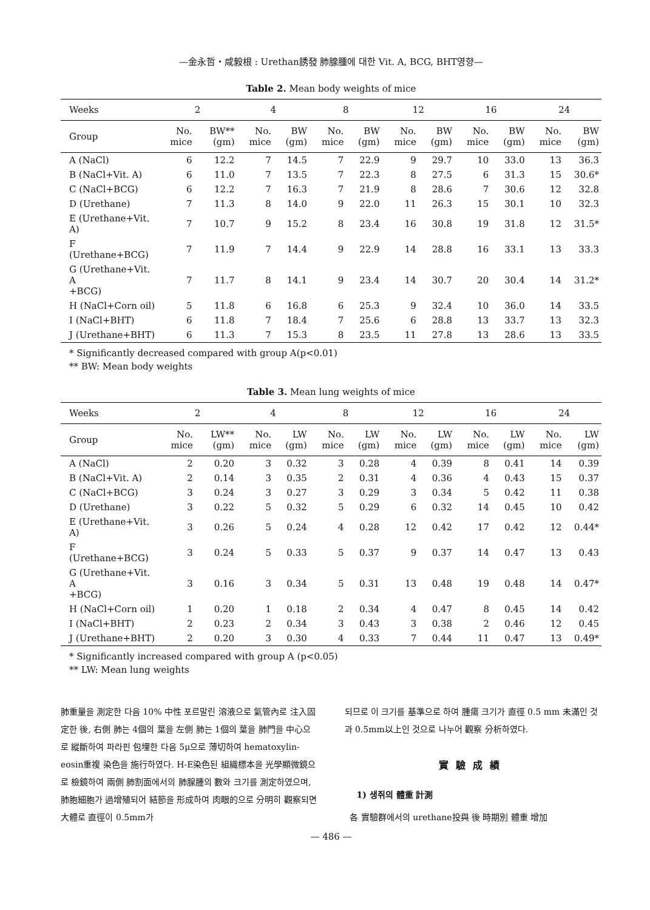—金永哲・咸毅根 : Urethan誘發 肺腺腫에 대한 Vit. A, BCG, BHT영향—
Table 2. Mean body weights of mice
| Weeks | 2 | | 4 | | 8 | | 12 | | 16 | | 24 | |
| --- | --- | --- | --- | --- | --- | --- | --- | --- | --- | --- | --- | --- |
| Group | No. mice | BW** (gm) | No. mice | BW (gm) | No. mice | BW (gm) | No. mice | BW (gm) | No. mice | BW (gm) | No. mice | BW (gm) |
| A (NaCl) | 6 | 12.2 | 7 | 14.5 | 7 | 22.9 | 9 | 29.7 | 10 | 33.0 | 13 | 36.3 |
| B (NaCl+Vit. A) | 6 | 11.0 | 7 | 13.5 | 7 | 22.3 | 8 | 27.5 | 6 | 31.3 | 15 | 30.6* |
| C (NaCl+BCG) | 6 | 12.2 | 7 | 16.3 | 7 | 21.9 | 8 | 28.6 | 7 | 30.6 | 12 | 32.8 |
| D (Urethane) | 7 | 11.3 | 8 | 14.0 | 9 | 22.0 | 11 | 26.3 | 15 | 30.1 | 10 | 32.3 |
| E (Urethane+Vit. A) | 7 | 10.7 | 9 | 15.2 | 8 | 23.4 | 16 | 30.8 | 19 | 31.8 | 12 | 31.5* |
| F (Urethane+BCG) | 7 | 11.9 | 7 | 14.4 | 9 | 22.9 | 14 | 28.8 | 16 | 33.1 | 13 | 33.3 |
| G (Urethane+Vit. A +BCG) | 7 | 11.7 | 8 | 14.1 | 9 | 23.4 | 14 | 30.7 | 20 | 30.4 | 14 | 31.2* |
| H (NaCl+Corn oil) | 5 | 11.8 | 6 | 16.8 | 6 | 25.3 | 9 | 32.4 | 10 | 36.0 | 14 | 33.5 |
| I (NaCl+BHT) | 6 | 11.8 | 7 | 18.4 | 7 | 25.6 | 6 | 28.8 | 13 | 33.7 | 13 | 32.3 |
| J (Urethane+BHT) | 6 | 11.3 | 7 | 15.3 | 8 | 23.5 | 11 | 27.8 | 13 | 28.6 | 13 | 33.5 |
* Significantly decreased compared with group A(p<0.01)
** BW: Mean body weights
Table 3. Mean lung weights of mice
| Weeks | 2 | | 4 | | 8 | | 12 | | 16 | | 24 | |
| --- | --- | --- | --- | --- | --- | --- | --- | --- | --- | --- | --- | --- |
| Group | No. mice | LW** (gm) | No. mice | LW (gm) | No. mice | LW (gm) | No. mice | LW (gm) | No. mice | LW (gm) | No. mice | LW (gm) |
| A (NaCl) | 2 | 0.20 | 3 | 0.32 | 3 | 0.28 | 4 | 0.39 | 8 | 0.41 | 14 | 0.39 |
| B (NaCl+Vit. A) | 2 | 0.14 | 3 | 0.35 | 2 | 0.31 | 4 | 0.36 | 4 | 0.43 | 15 | 0.37 |
| C (NaCl+BCG) | 3 | 0.24 | 3 | 0.27 | 3 | 0.29 | 3 | 0.34 | 5 | 0.42 | 11 | 0.38 |
| D (Urethane) | 3 | 0.22 | 5 | 0.32 | 5 | 0.29 | 6 | 0.32 | 14 | 0.45 | 10 | 0.42 |
| E (Urethane+Vit. A) | 3 | 0.26 | 5 | 0.24 | 4 | 0.28 | 12 | 0.42 | 17 | 0.42 | 12 | 0.44* |
| F (Urethane+BCG) | 3 | 0.24 | 5 | 0.33 | 5 | 0.37 | 9 | 0.37 | 14 | 0.47 | 13 | 0.43 |
| G (Urethane+Vit. A +BCG) | 3 | 0.16 | 3 | 0.34 | 5 | 0.31 | 13 | 0.48 | 19 | 0.48 | 14 | 0.47* |
| H (NaCl+Corn oil) | 1 | 0.20 | 1 | 0.18 | 2 | 0.34 | 4 | 0.47 | 8 | 0.45 | 14 | 0.42 |
| I (NaCl+BHT) | 2 | 0.23 | 2 | 0.34 | 3 | 0.43 | 3 | 0.38 | 2 | 0.46 | 12 | 0.45 |
| J (Urethane+BHT) | 2 | 0.20 | 3 | 0.30 | 4 | 0.33 | 7 | 0.44 | 11 | 0.47 | 13 | 0.49* |
* Significantly increased compared with group A (p<0.05)
** LW: Mean lung weights
肺重量을 測定한 다음 10% 中性 포르말린 溶液으로 氣管內로 注入固定한 後, 右側 肺는 4個의 葉을 左側 肺는 1個의 葉을 肺門을 中心으로 縱斷하여 파라핀 包埋한 다음 5μ으로 薄切하여 hematoxylin-eosin重複 染色을 施行하였다. H-E染色된 組織標本을 光學顯微鏡으로 檢鏡하여 兩側 肺割面에서의 肺腺腫의 數와 크기를 測定하였으며, 肺胞細胞가 過增殖되어 結節을 形成하여 肉眼的으로 分明히 觀察되면 大體로 直徑이 0.5mm가
되므로 이 크기를 基準으로 하여 腫瘍 크기가 直徑 0.5 mm 未滿인 것과 0.5mm以上인 것으로 나누어 觀察 分析하였다.
實驗成績
1) 생쥐의 體重 計測
各 實驗群에서의 urethane投與 後 時期別 體重 增加
— 486 —